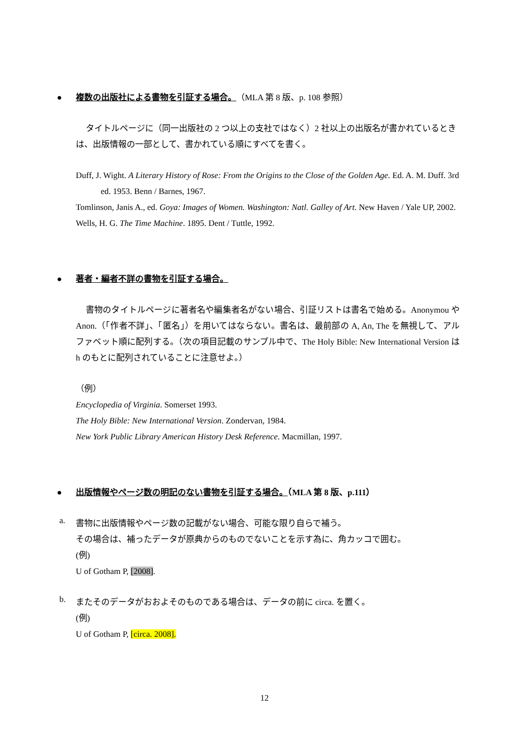● 複数の出版社による書物を引証する場合。（MLA 第 8 版、p. 108 参照）
タイトルページに（同一出版社の 2 つ以上の支社ではなく）2 社以上の出版名が書かれているときは、出版情報の一部として、書かれている順にすべてを書く。
Duff, J. Wight. A Literary History of Rose: From the Origins to the Close of the Golden Age. Ed. A. M. Duff. 3rd ed. 1953. Benn / Barnes, 1967.
Tomlinson, Janis A., ed. Goya: Images of Women. Washington: Natl. Galley of Art. New Haven / Yale UP, 2002.
Wells, H. G. The Time Machine. 1895. Dent / Tuttle, 1992.
● 著者・編者不詳の書物を引証する場合。
書物のタイトルページに著者名や編集者名がない場合、引証リストは書名で始める。Anonymou や Anon.（「作者不詳」、「匿名」）を用いてはならない。書名は、最前部の A, An, The を無視して、アルファベット順に配列する。（次の項目記載のサンプル中で、The Holy Bible: New International Version は h のもとに配列されていることに注意せよ。）
（例）
Encyclopedia of Virginia. Somerset 1993.
The Holy Bible: New International Version. Zondervan, 1984.
New York Public Library American History Desk Reference. Macmillan, 1997.
● 出版情報やページ数の明記のない書物を引証する場合。（MLA 第 8 版、p.111）
a.
書物に出版情報やページ数の記載がない場合、可能な限り自らで補う。
その場合は、補ったデータが原典からのものでないことを示す為に、角カッコで囲む。
(例)
U of Gotham P, [2008].
b.
またそのデータがおおよそのものである場合は、データの前に circa. を置く。
(例)
U of Gotham P, [circa. 2008].
12